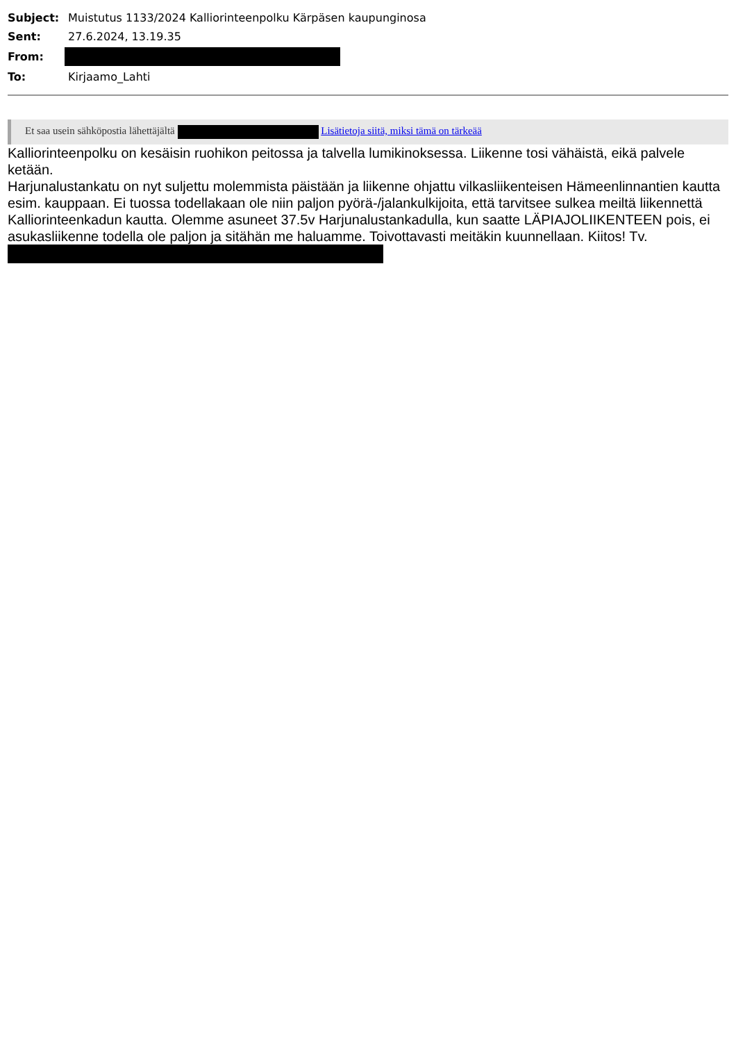| Subject: | Muistutus 1133/2024 Kalliorinteenpolku Kärpäsen kaupunginosa |
| Sent: | 27.6.2024, 13.19.35 |
| From: | |
| To: | Kirjaamo_Lahti |
Et saa usein sähköpostia lähettäjältä Lisätietoja siitä, miksi tämä on tärkeää
Kalliorinteenpolku on kesäisin ruohikon peitossa ja talvella lumikinoksessa. Liikenne tosi vähäistä, eikä palvele ketään.
Harjunalustankatu on nyt suljettu molemmista päistään ja liikenne ohjattu vilkasliikenteisen Hämeenlinnantien kautta esim. kauppaan. Ei tuossa todellakaan ole niin paljon pyörä-/jalankulkijoita, että tarvitsee sulkea meiltä liikennettä Kalliorinteenkadun kautta. Olemme asuneet 37.5v Harjunalustankadulla, kun saatte LÄPIAJOLIIKENTEEN pois, ei asukasliikenne todella ole paljon ja sitähän me haluamme. Toivottavasti meitäkin kuunnellaan. Kiitos! Tv.